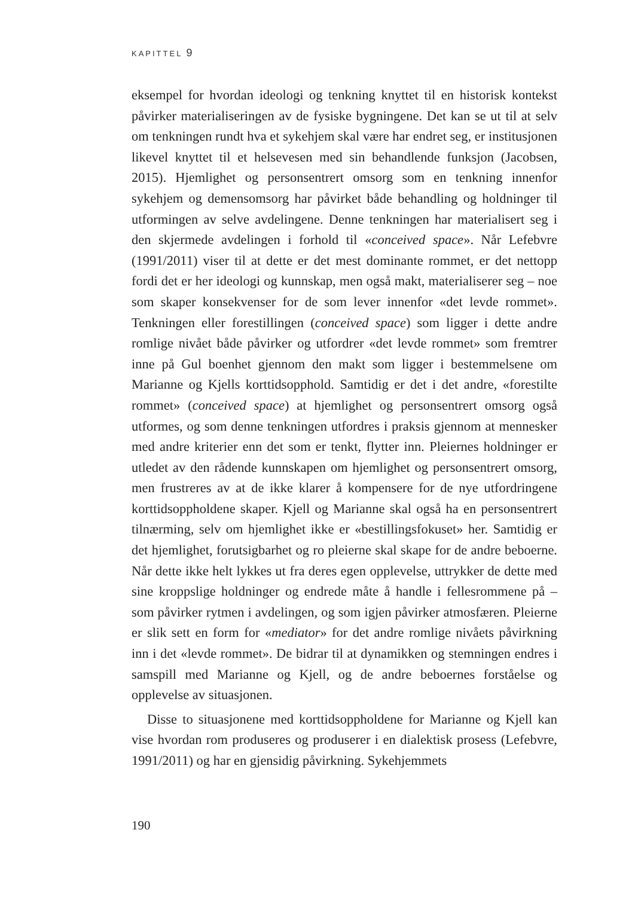KAPITTEL 9
eksempel for hvordan ideologi og tenkning knyttet til en historisk kontekst påvirker materialiseringen av de fysiske bygningene. Det kan se ut til at selv om tenkningen rundt hva et sykehjem skal være har endret seg, er institusjonen likevel knyttet til et helsevesen med sin behandlende funksjon (Jacobsen, 2015). Hjemlighet og personsentrert omsorg som en tenkning innenfor sykehjem og demensomsorg har påvirket både behandling og holdninger til utformingen av selve avdelingene. Denne tenkningen har materialisert seg i den skjermede avdelingen i forhold til «conceived space». Når Lefebvre (1991/2011) viser til at dette er det mest dominante rommet, er det nettopp fordi det er her ideologi og kunnskap, men også makt, materialiserer seg – noe som skaper konsekvenser for de som lever innenfor «det levde rommet». Tenkningen eller forestillingen (conceived space) som ligger i dette andre romlige nivået både påvirker og utfordrer «det levde rommet» som fremtrer inne på Gul boenhet gjennom den makt som ligger i bestemmelsene om Marianne og Kjells korttidsopphold. Samtidig er det i det andre, «forestilte rommet» (conceived space) at hjemlighet og personsentrert omsorg også utformes, og som denne tenkningen utfordres i praksis gjennom at mennesker med andre kriterier enn det som er tenkt, flytter inn. Pleiernes holdninger er utledet av den rådende kunnskapen om hjemlighet og personsentrert omsorg, men frustreres av at de ikke klarer å kompensere for de nye utfordringene korttidsoppholdene skaper. Kjell og Marianne skal også ha en personsentrert tilnærming, selv om hjemlighet ikke er «bestillingsfokuset» her. Samtidig er det hjemlighet, forutsigbarhet og ro pleierne skal skape for de andre beboerne. Når dette ikke helt lykkes ut fra deres egen opplevelse, uttrykker de dette med sine kroppslige holdninger og endrede måte å handle i fellesrommene på – som påvirker rytmen i avdelingen, og som igjen påvirker atmosfæren. Pleierne er slik sett en form for «mediator» for det andre romlige nivåets påvirkning inn i det «levde rommet». De bidrar til at dynamikken og stemningen endres i samspill med Marianne og Kjell, og de andre beboernes forståelse og opplevelse av situasjonen.
Disse to situasjonene med korttidsoppholdene for Marianne og Kjell kan vise hvordan rom produseres og produserer i en dialektisk prosess (Lefebvre, 1991/2011) og har en gjensidig påvirkning. Sykehjemmets
190